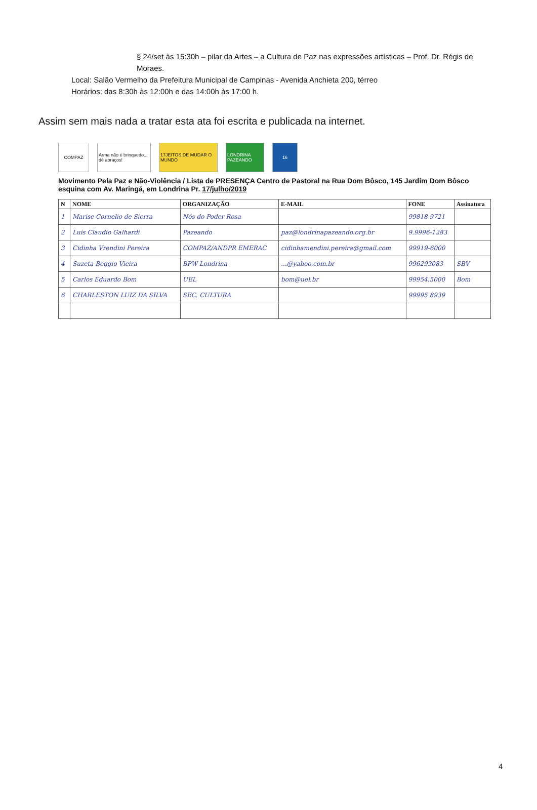§ 24/set às 15:30h – pilar da Artes – a Cultura de Paz nas expressões artísticas – Prof. Dr. Régis de Moraes.
Local: Salão Vermelho da Prefeitura Municipal de Campinas - Avenida Anchieta 200, térreo
Horários: das 8:30h às 12:00h e das 14:00h às 17:00 h.
Assim sem mais nada a tratar esta ata foi escrita e publicada na internet.
COMPAZ
Arma não é brinquedo... dê abraços!
17JEITOS DE MUDAR O MUNDO
LONDRINA PAZEANDO
16
Movimento Pela Paz e Não-Violência / Lista de PRESENÇA Centro de Pastoral na Rua Dom Bôsco, 145 Jardim Dom Bôsco esquina com Av. Maringá, em Londrina Pr. 17/julho/2019
| N | NOME | ORGANIZAÇÃO | E-MAIL | FONE | Assinatura |
| --- | --- | --- | --- | --- | --- |
| 1 | Marise Cornelio de Sierra | Nós do Poder Rosa | | 99818 9721 | |
| 2 | Luis Claudio Galhardi | Pazeando | paz@londrinapazeando.org.br | 9.9996-1283 | |
| 3 | Cidinha Vrendini Pereira | COMPAZ/ANDPR EMERAC | cidinhamendini.pereira@gmail.com | 99919-6000 | |
| 4 | Suzeta Boggio Vieira | BPW Londrina | ...@yahoo.com.br | 996293083 | SBV |
| 5 | Carlos Eduardo Bom | UEL | bom@uel.br | 99954.5000 | Bom |
| 6 | CHARLESTON LUIZ DA SILVA | SEC. CULTURA | | 99995 8939 | |
4